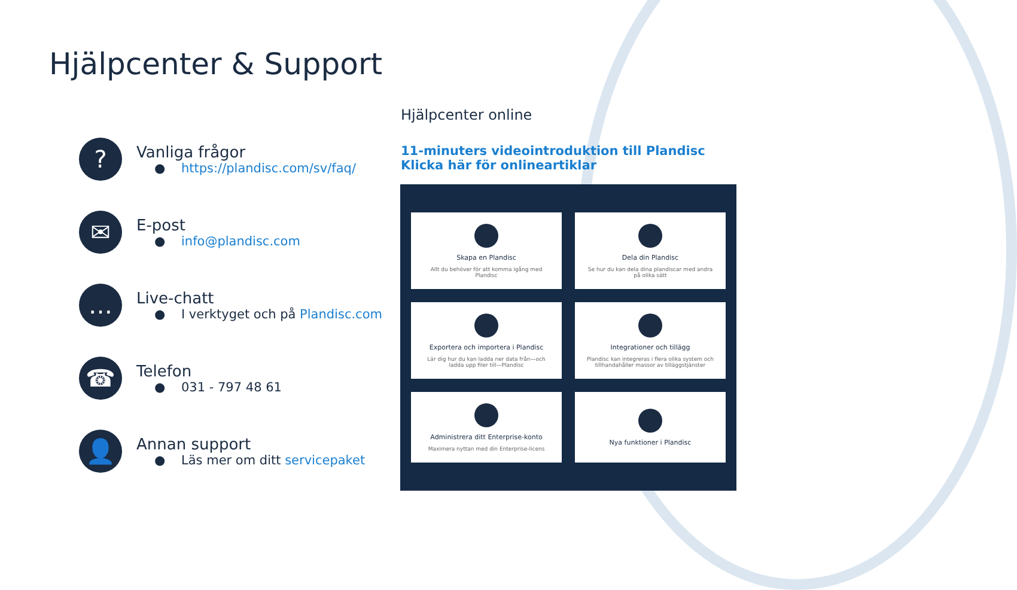Hjälpcenter & Support
?
Vanliga frågor
● https://plandisc.com/sv/faq/
✉
E-post
● info@plandisc.com
…
Live-chatt
● I verktyget och på Plandisc.com
☎
Telefon
● 031 - 797 48 61
👤
Annan support
● Läs mer om ditt servicepaket
Hjälpcenter online
11-minuters videointroduktion till Plandisc
Klicka här för onlineartiklar
Skapa en Plandisc
Allt du behöver för att komma igång med Plandisc
Dela din Plandisc
Se hur du kan dela dina plandiscar med andra på olika sätt
Exportera och importera i Plandisc
Lär dig hur du kan ladda ner data från—och ladda upp filer till—Plandisc
Integrationer och tillägg
Plandisc kan integreras i flera olika system och tillhandahåller massor av tilläggstjänster
Administrera ditt Enterprise-konto
Maximera nyttan med din Enterprise-licens
Nya funktioner i Plandisc